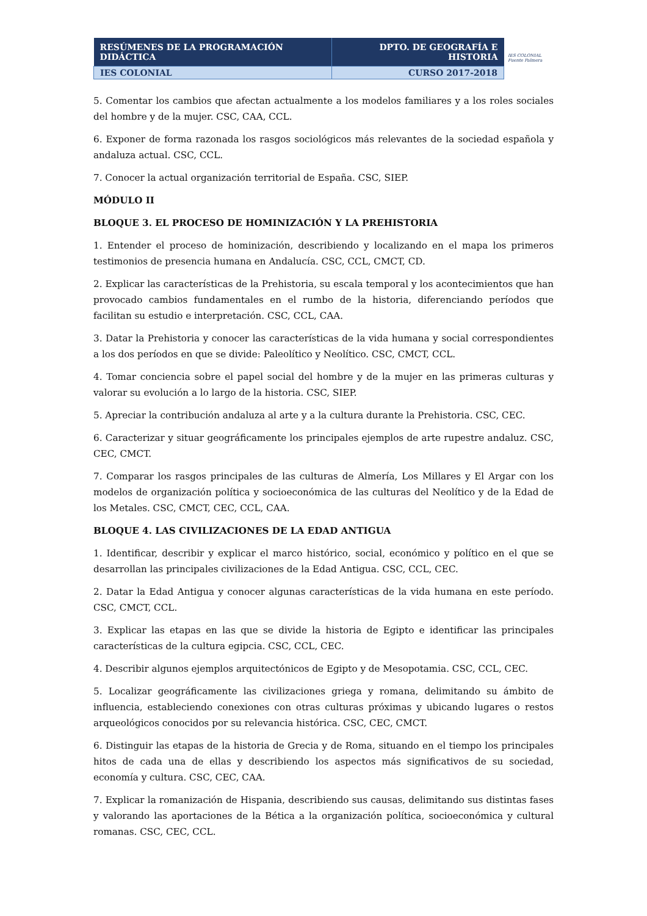| RESÚMENES DE LA PROGRAMACIÓN DIDÁCTICA | DPTO. DE GEOGRAFÍA E HISTORIA |
| IES COLONIAL | CURSO 2017-2018 |
IES COLONIAL
Fuente Palmera
5. Comentar los cambios que afectan actualmente a los modelos familiares y a los roles sociales del hombre y de la mujer. CSC, CAA, CCL.
6. Exponer de forma razonada los rasgos sociológicos más relevantes de la sociedad española y andaluza actual. CSC, CCL.
7. Conocer la actual organización territorial de España. CSC, SIEP.
MÓDULO II
BLOQUE 3. EL PROCESO DE HOMINIZACIÓN Y LA PREHISTORIA
1. Entender el proceso de hominización, describiendo y localizando en el mapa los primeros testimonios de presencia humana en Andalucía. CSC, CCL, CMCT, CD.
2. Explicar las características de la Prehistoria, su escala temporal y los acontecimientos que han provocado cambios fundamentales en el rumbo de la historia, diferenciando períodos que facilitan su estudio e interpretación. CSC, CCL, CAA.
3. Datar la Prehistoria y conocer las características de la vida humana y social correspondientes a los dos períodos en que se divide: Paleolítico y Neolítico. CSC, CMCT, CCL.
4. Tomar conciencia sobre el papel social del hombre y de la mujer en las primeras culturas y valorar su evolución a lo largo de la historia. CSC, SIEP.
5. Apreciar la contribución andaluza al arte y a la cultura durante la Prehistoria. CSC, CEC.
6. Caracterizar y situar geográficamente los principales ejemplos de arte rupestre andaluz. CSC, CEC, CMCT.
7. Comparar los rasgos principales de las culturas de Almería, Los Millares y El Argar con los modelos de organización política y socioeconómica de las culturas del Neolítico y de la Edad de los Metales. CSC, CMCT, CEC, CCL, CAA.
BLOQUE 4. LAS CIVILIZACIONES DE LA EDAD ANTIGUA
1. Identificar, describir y explicar el marco histórico, social, económico y político en el que se desarrollan las principales civilizaciones de la Edad Antigua. CSC, CCL, CEC.
2. Datar la Edad Antigua y conocer algunas características de la vida humana en este período. CSC, CMCT, CCL.
3. Explicar las etapas en las que se divide la historia de Egipto e identificar las principales características de la cultura egipcia. CSC, CCL, CEC.
4. Describir algunos ejemplos arquitectónicos de Egipto y de Mesopotamia. CSC, CCL, CEC.
5. Localizar geográficamente las civilizaciones griega y romana, delimitando su ámbito de influencia, estableciendo conexiones con otras culturas próximas y ubicando lugares o restos arqueológicos conocidos por su relevancia histórica. CSC, CEC, CMCT.
6. Distinguir las etapas de la historia de Grecia y de Roma, situando en el tiempo los principales hitos de cada una de ellas y describiendo los aspectos más significativos de su sociedad, economía y cultura. CSC, CEC, CAA.
7. Explicar la romanización de Hispania, describiendo sus causas, delimitando sus distintas fases y valorando las aportaciones de la Bética a la organización política, socioeconómica y cultural romanas. CSC, CEC, CCL.